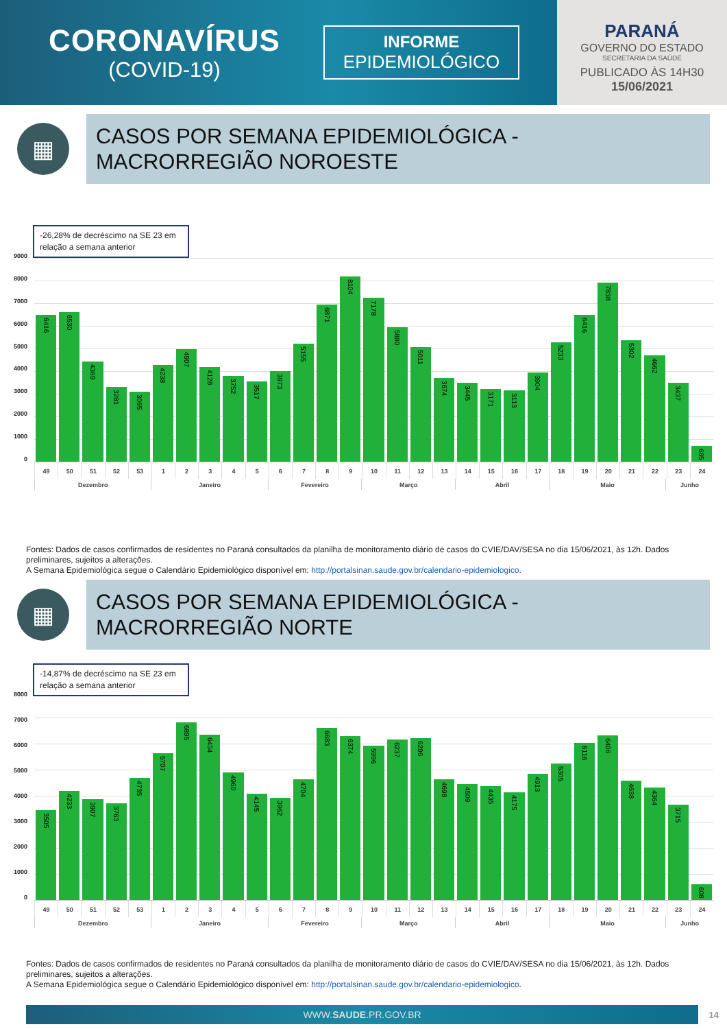CORONAVÍRUS
(COVID-19)
INFORME
EPIDEMIOLÓGICO
PARANÁ
GOVERNO DO ESTADO
SECRETARIA DA SAÚDE
PUBLICADO ÀS 14H30
15/06/2021
▦
CASOS POR SEMANA EPIDEMIOLÓGICA -
MACRORREGIÃO NOROESTE
-26,28% de decréscimo na SE 23 em relação a semana anterior
9000
8000
7000
6000
5000
4000
3000
2000
1000
0
6416
6530
4369
3281
3065
4238
4907
4128
3752
3517
3973
5155
6871
8104
7178
5880
5011
3674
3445
3171
3113
3904
5233
6416
7838
5302
4662
3437
685
49 50 51 52 53 1 2 3 4 5 6 7 8 9 10 11 12 13 14 15 16 17 18 19 20 21 22 23 24
| Dezembro | Janeiro | Fevereiro | Março | Abril | Maio | Junho |
Fontes: Dados de casos confirmados de residentes no Paraná consultados da planilha de monitoramento diário de casos do CVIE/DAV/SESA no dia 15/06/2021, às 12h. Dados preliminares, sujeitos a alterações.
A Semana Epidemiológica segue o Calendário Epidemiológico disponível em: http://portalsinan.saude.gov.br/calendario-epidemiologico.
▦
CASOS POR SEMANA EPIDEMIOLÓGICA -
MACRORREGIÃO NORTE
-14,87% de decréscimo na SE 23 em relação a semana anterior
8000
7000
6000
5000
4000
3000
2000
1000
0
3505
4233
3907
3763
4735
5707
6895
6434
4960
4145
3962
4704
6683
6374
5996
6237
6296
4698
4509
4435
4175
4913
5305
6116
6406
4638
4364
3715
608
49 50 51 52 53 1 2 3 4 5 6 7 8 9 10 11 12 13 14 15 16 17 18 19 20 21 22 23 24
| Dezembro | Janeiro | Fevereiro | Março | Abril | Maio | Junho |
Fontes: Dados de casos confirmados de residentes no Paraná consultados da planilha de monitoramento diário de casos do CVIE/DAV/SESA no dia 15/06/2021, às 12h. Dados preliminares, sujeitos a alterações.
A Semana Epidemiológica segue o Calendário Epidemiológico disponível em: http://portalsinan.saude.gov.br/calendario-epidemiologico.
WWW.SAUDE.PR.GOV.BR
14